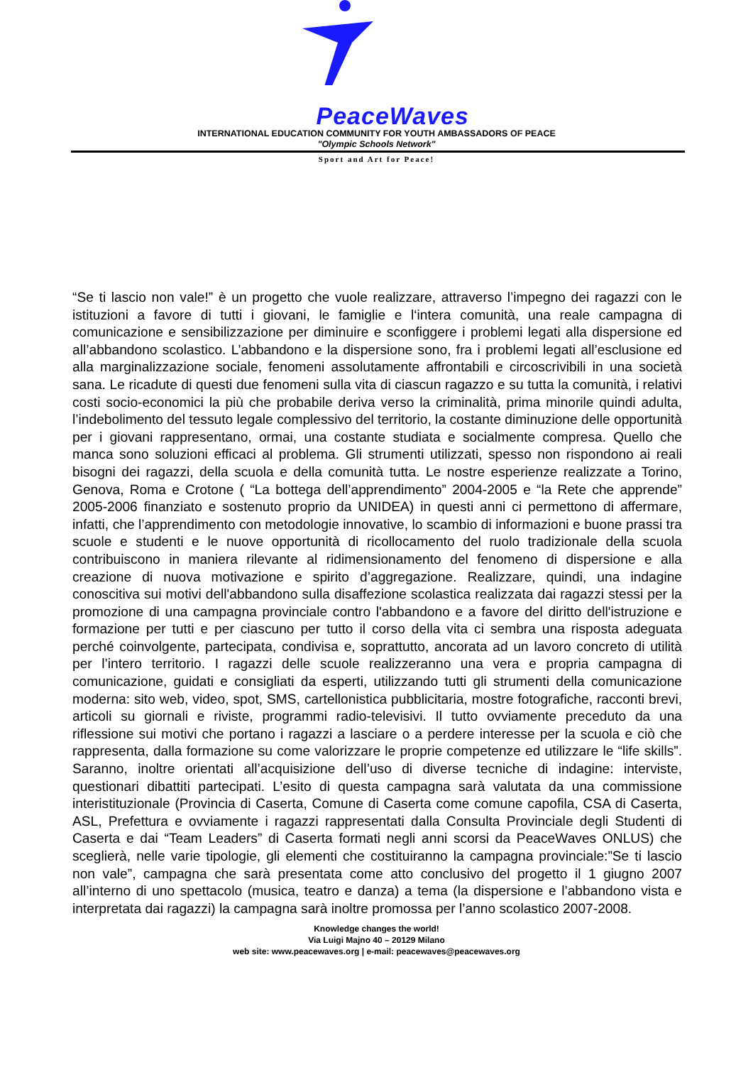PeaceWaves
INTERNATIONAL EDUCATION COMMUNITY FOR YOUTH AMBASSADORS OF PEACE
"Olympic Schools Network"
Sport and Art for Peace!
“Se ti lascio non vale!” è un progetto che vuole realizzare, attraverso l’impegno dei ragazzi con le istituzioni a favore di tutti i giovani, le famiglie e l‘intera comunità, una reale campagna di comunicazione e sensibilizzazione per diminuire e sconfiggere i problemi legati alla dispersione ed all’abbandono scolastico. L’abbandono e la dispersione sono, fra i problemi legati all’esclusione ed alla marginalizzazione sociale, fenomeni assolutamente affrontabili e circoscrivibili in una società sana. Le ricadute di questi due fenomeni sulla vita di ciascun ragazzo e su tutta la comunità, i relativi costi socio-economici la più che probabile deriva verso la criminalità, prima minorile quindi adulta, l’indebolimento del tessuto legale complessivo del territorio, la costante diminuzione delle opportunità per i giovani rappresentano, ormai, una costante studiata e socialmente compresa. Quello che manca sono soluzioni efficaci al problema. Gli strumenti utilizzati, spesso non rispondono ai reali bisogni dei ragazzi, della scuola e della comunità tutta. Le nostre esperienze realizzate a Torino, Genova, Roma e Crotone ( “La bottega dell’apprendimento” 2004-2005 e “la Rete che apprende” 2005-2006 finanziato e sostenuto proprio da UNIDEA) in questi anni ci permettono di affermare, infatti, che l’apprendimento con metodologie innovative, lo scambio di informazioni e buone prassi tra scuole e studenti e le nuove opportunità di ricollocamento del ruolo tradizionale della scuola contribuiscono in maniera rilevante al ridimensionamento del fenomeno di dispersione e alla creazione di nuova motivazione e spirito d’aggregazione. Realizzare, quindi, una indagine conoscitiva sui motivi dell'abbandono sulla disaffezione scolastica realizzata dai ragazzi stessi per la promozione di una campagna provinciale contro l'abbandono e a favore del diritto dell'istruzione e formazione per tutti e per ciascuno per tutto il corso della vita ci sembra una risposta adeguata perché coinvolgente, partecipata, condivisa e, soprattutto, ancorata ad un lavoro concreto di utilità per l’intero territorio. I ragazzi delle scuole realizzeranno una vera e propria campagna di comunicazione, guidati e consigliati da esperti, utilizzando tutti gli strumenti della comunicazione moderna: sito web, video, spot, SMS, cartellonistica pubblicitaria, mostre fotografiche, racconti brevi, articoli su giornali e riviste, programmi radio-televisivi. Il tutto ovviamente preceduto da una riflessione sui motivi che portano i ragazzi a lasciare o a perdere interesse per la scuola e ciò che rappresenta, dalla formazione su come valorizzare le proprie competenze ed utilizzare le “life skills”. Saranno, inoltre orientati all’acquisizione dell’uso di diverse tecniche di indagine: interviste, questionari dibattiti partecipati. L’esito di questa campagna sarà valutata da una commissione interistituzionale (Provincia di Caserta, Comune di Caserta come comune capofila, CSA di Caserta, ASL, Prefettura e ovviamente i ragazzi rappresentati dalla Consulta Provinciale degli Studenti di Caserta e dai “Team Leaders” di Caserta formati negli anni scorsi da PeaceWaves ONLUS) che sceglierà, nelle varie tipologie, gli elementi che costituiranno la campagna provinciale:”Se ti lascio non vale”, campagna che sarà presentata come atto conclusivo del progetto il 1 giugno 2007 all’interno di uno spettacolo (musica, teatro e danza) a tema (la dispersione e l’abbandono vista e interpretata dai ragazzi) la campagna sarà inoltre promossa per l’anno scolastico 2007-2008.
Knowledge changes the world!
Via Luigi Majno 40 – 20129 Milano
web site: www.peacewaves.org | e-mail: peacewaves@peacewaves.org